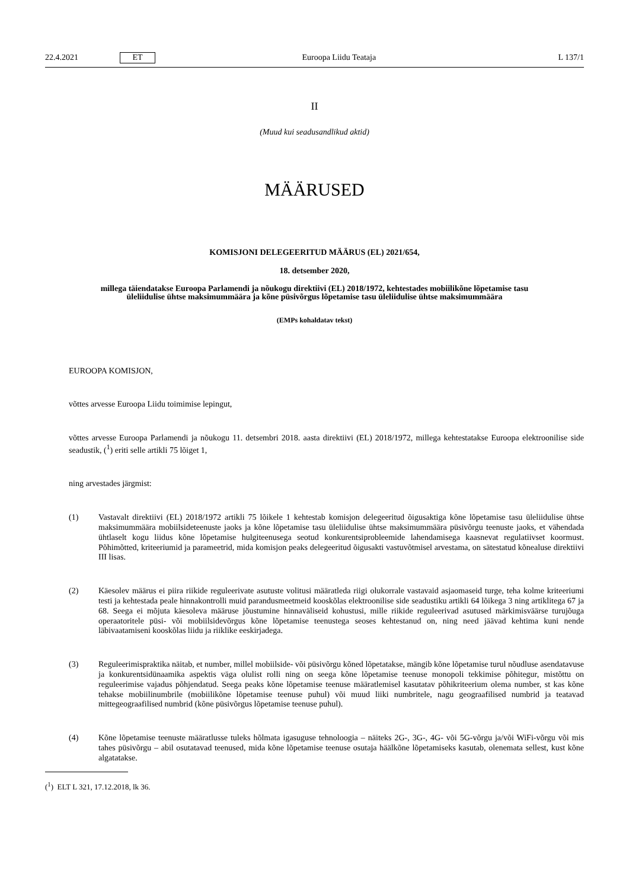22.4.2021 ET Euroopa Liidu Teataja L 137/1
II
(Muud kui seadusandlikud aktid)
MÄÄRUSED
KOMISJONI DELEGEERITUD MÄÄRUS (EL) 2021/654,
18. detsember 2020,
millega täiendatakse Euroopa Parlamendi ja nõukogu direktiivi (EL) 2018/1972, kehtestades mobiilikõne lõpetamise tasu üleliidulise ühtse maksimummäära ja kõne püsivõrgus lõpetamise tasu üleliidulise ühtse maksimummäära
(EMPs kohaldatav tekst)
EUROOPA KOMISJON,
võttes arvesse Euroopa Liidu toimimise lepingut,
võttes arvesse Euroopa Parlamendi ja nõukogu 11. detsembri 2018. aasta direktiivi (EL) 2018/1972, millega kehtestatakse Euroopa elektroonilise side seadustik, (<sup>1</sup>) eriti selle artikli 75 lõiget 1,
ning arvestades järgmist:
(1) Vastavalt direktiivi (EL) 2018/1972 artikli 75 lõikele 1 kehtestab komisjon delegeeritud õigusaktiga kõne lõpetamise tasu üleliidulise ühtse maksimummäära mobiilsideteenuste jaoks ja kõne lõpetamise tasu üleliidulise ühtse maksimummäära püsivõrgu teenuste jaoks, et vähendada ühtlaselt kogu liidus kõne lõpetamise hulgiteenusega seotud konkurentsiprobleemide lahendamisega kaasnevat regulatiivset koormust. Põhimõtted, kriteeriumid ja parameetrid, mida komisjon peaks delegeeritud õigusakti vastuvõtmisel arvestama, on sätestatud kõnealuse direktiivi III lisas.
(2) Käesolev määrus ei piira riikide reguleerivate asutuste volitusi määratleda riigi olukorrale vastavaid asjaomaseid turge, teha kolme kriteeriumi testi ja kehtestada peale hinnakontrolli muid parandusmeetmeid kooskõlas elektroonilise side seadustiku artikli 64 lõikega 3 ning artiklitega 67 ja 68. Seega ei mõjuta käesoleva määruse jõustumine hinnaväliseid kohustusi, mille riikide reguleerivad asutused märkimisväärse turujõuga operaatoritele püsi- või mobiilsidevõrgus kõne lõpetamise teenustega seoses kehtestanud on, ning need jäävad kehtima kuni nende läbivaatamiseni kooskõlas liidu ja riiklike eeskirjadega.
(3) Reguleerimispraktika näitab, et number, millel mobiilside- või püsivõrgu kõned lõpetatakse, mängib kõne lõpetamise turul nõudluse asendatavuse ja konkurentsidünaamika aspektis väga olulist rolli ning on seega kõne lõpetamise teenuse monopoli tekkimise põhitegur, mistõttu on reguleerimise vajadus põhjendatud. Seega peaks kõne lõpetamise teenuse määratlemisel kasutatav põhikriteerium olema number, st kas kõne tehakse mobiilinumbrile (mobiilikõne lõpetamise teenuse puhul) või muud liiki numbritele, nagu geograafilised numbrid ja teatavad mittegeograafilised numbrid (kõne püsivõrgus lõpetamise teenuse puhul).
(4) Kõne lõpetamise teenuste määratlusse tuleks hõlmata igasuguse tehnoloogia – näiteks 2G-, 3G-, 4G- või 5G-võrgu ja/või WiFi-võrgu või mis tahes püsivõrgu – abil osutatavad teenused, mida kõne lõpetamise teenuse osutaja häälkõne lõpetamiseks kasutab, olenemata sellest, kust kõne algatatakse.
(<sup>1</sup>) ELT L 321, 17.12.2018, lk 36.